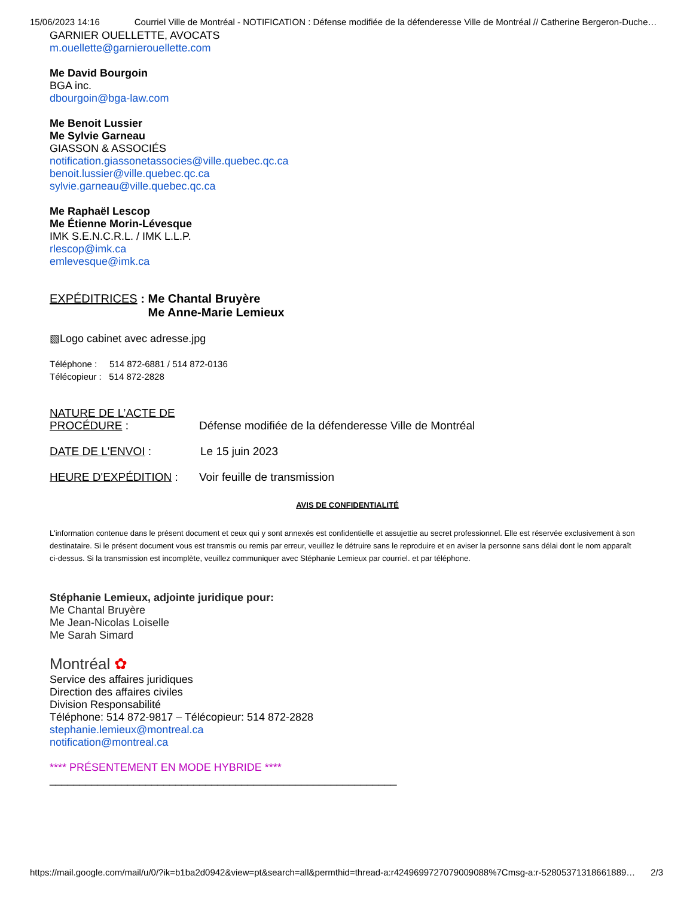15/06/2023 14:16 Courriel Ville de Montréal - NOTIFICATION : Défense modifiée de la défenderesse Ville de Montréal // Catherine Bergeron-Duche…
GARNIER OUELLETTE, AVOCATS
m.ouellette@garnierouellette.com
Me David Bourgoin
BGA inc.
dbourgoin@bga-law.com
Me Benoit Lussier
Me Sylvie Garneau
GIASSON & ASSOCIÉS
notification.giassonetassocies@ville.quebec.qc.ca
benoit.lussier@ville.quebec.qc.ca
sylvie.garneau@ville.quebec.qc.ca
Me Raphaël Lescop
Me Étienne Morin-Lévesque
IMK S.E.N.C.R.L. / IMK L.L.P.
rlescop@imk.ca
emlevesque@imk.ca
EXPÉDITRICES : Me Chantal Bruyère
Me Anne-Marie Lemieux
▧Logo cabinet avec adresse.jpg
Téléphone : 514 872-6881 / 514 872-0136
Télécopieur : 514 872-2828
NATURE DE L’ACTE DE PROCÉDURE :
Défense modifiée de la défenderesse Ville de Montréal
DATE DE L'ENVOI : Le 15 juin 2023
HEURE D'EXPÉDITION : Voir feuille de transmission
AVIS DE CONFIDENTIALITÉ
L'information contenue dans le présent document et ceux qui y sont annexés est confidentielle et assujettie au secret professionnel. Elle est réservée exclusivement à son destinataire. Si le présent document vous est transmis ou remis par erreur, veuillez le détruire sans le reproduire et en aviser la personne sans délai dont le nom apparaît ci-dessus. Si la transmission est incomplète, veuillez communiquer avec Stéphanie Lemieux par courriel. et par téléphone.
Stéphanie Lemieux, adjointe juridique pour:
Me Chantal Bruyère
Me Jean-Nicolas Loiselle
Me Sarah Simard
Montréal ✿
Service des affaires juridiques
Direction des affaires civiles
Division Responsabilité
Téléphone: 514 872-9817 – Télécopieur: 514 872-2828
stephanie.lemieux@montreal.ca
notification@montreal.ca
**** PRÉSENTEMENT EN MODE HYBRIDE ****
__________________________________________________________
https://mail.google.com/mail/u/0/?ik=b1ba2d0942&view=pt&search=all&permthid=thread-a:r4249699727079009088%7Cmsg-a:r-52805371318661889… 2/3